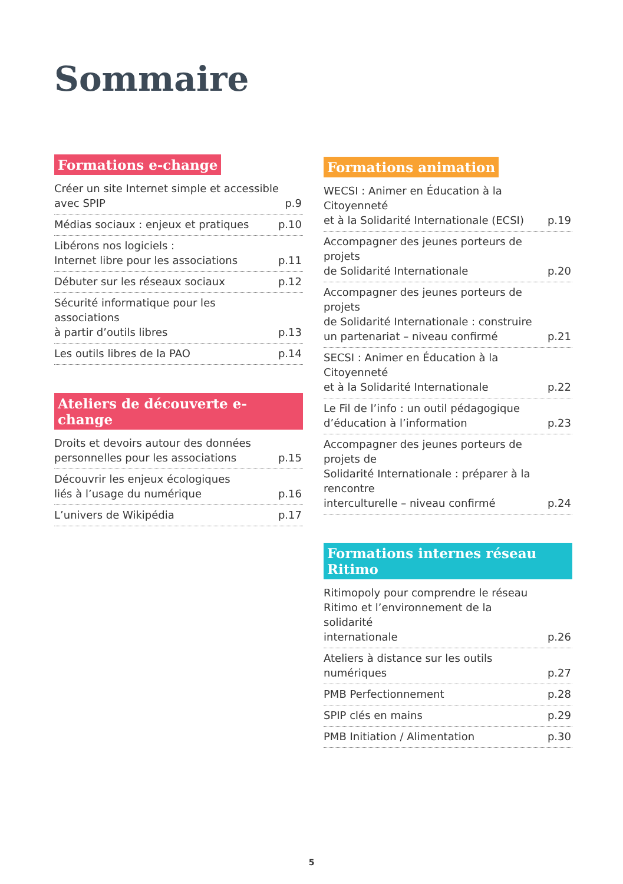Sommaire
Formations e-change
Créer un site Internet simple et accessible
avec SPIP p.9
Médias sociaux : enjeux et pratiques p.10
Libérons nos logiciels :
Internet libre pour les associations p.11
Débuter sur les réseaux sociaux p.12
Sécurité informatique pour les associations
à partir d’outils libres p.13
Les outils libres de la PAO p.14
Ateliers de découverte e-change
Droits et devoirs autour des données
personnelles pour les associations p.15
Découvrir les enjeux écologiques
liés à l’usage du numérique p.16
L’univers de Wikipédia p.17
Formations animation
WECSI : Animer en Éducation à la Citoyenneté
et à la Solidarité Internationale (ECSI) p.19
Accompagner des jeunes porteurs de projets
de Solidarité Internationale p.20
Accompagner des jeunes porteurs de projets
de Solidarité Internationale : construire
un partenariat – niveau confirmé p.21
SECSI : Animer en Éducation à la Citoyenneté
et à la Solidarité Internationale p.22
Le Fil de l’info : un outil pédagogique
d’éducation à l’information p.23
Accompagner des jeunes porteurs de projets de
Solidarité Internationale : préparer à la rencontre
interculturelle – niveau confirmé p.24
Formations internes réseau Ritimo
Ritimopoly pour comprendre le réseau
Ritimo et l’environnement de la solidarité
internationale p.26
Ateliers à distance sur les outils numériques p.27
PMB Perfectionnement p.28
SPIP clés en mains p.29
PMB Initiation / Alimentation p.30
5